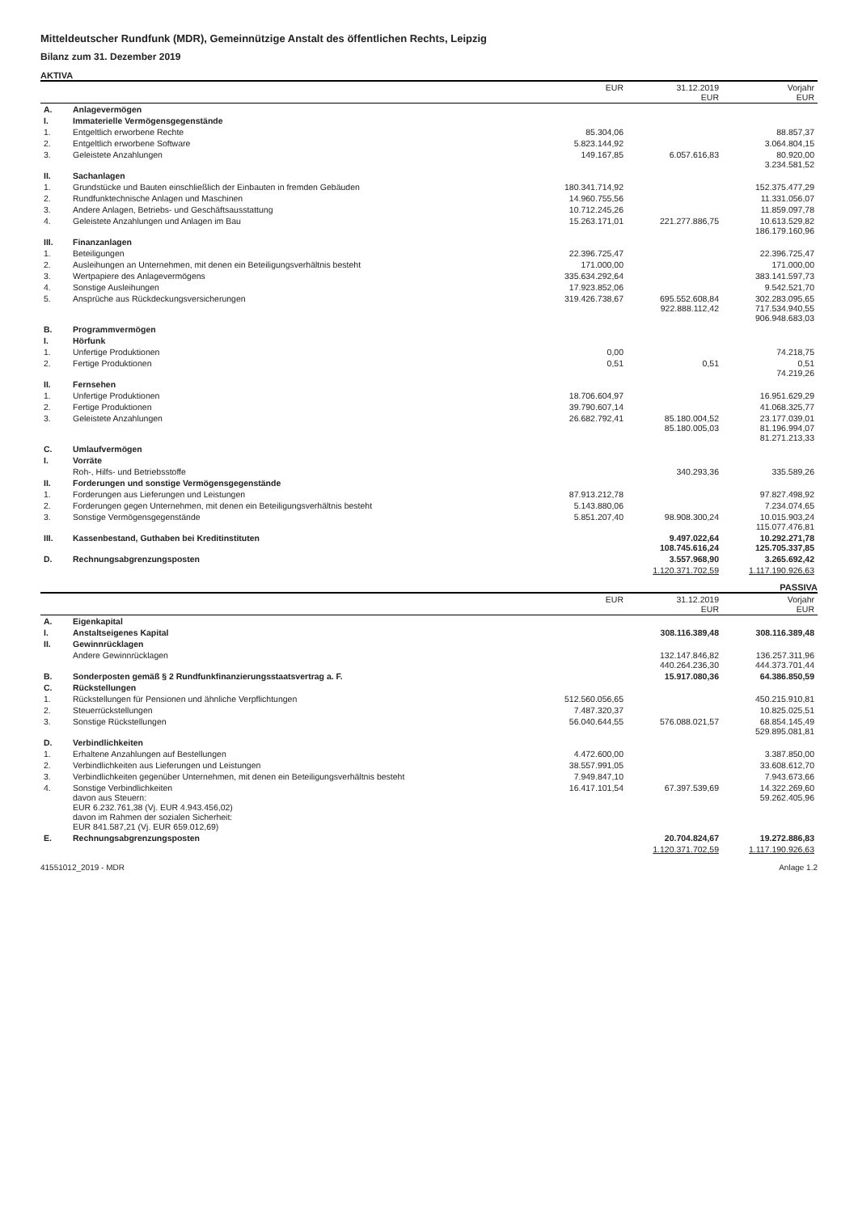Mitteldeutscher Rundfunk (MDR), Gemeinnützige Anstalt des öffentlichen Rechts, Leipzig
Bilanz zum 31. Dezember 2019
AKTIVA
| | | EUR | 31.12.2019 EUR | Vorjahr EUR |
| --- | --- | --- | --- | --- |
| A. | Anlagevermögen | | | |
| I. | Immaterielle Vermögensgegenstände | | | |
| 1. | Entgeltlich erworbene Rechte | 85.304,06 | | 88.857,37 |
| 2. | Entgeltlich erworbene Software | 5.823.144,92 | | 3.064.804,15 |
| 3. | Geleistete Anzahlungen | 149.167,85 | 6.057.616,83 | 80.920,00 3.234.581,52 |
| II. | Sachanlagen | | | |
| 1. | Grundstücke und Bauten einschließlich der Einbauten in fremden Gebäuden | 180.341.714,92 | | 152.375.477,29 |
| 2. | Rundfunktechnische Anlagen und Maschinen | 14.960.755,56 | | 11.331.056,07 |
| 3. | Andere Anlagen, Betriebs- und Geschäftsausstattung | 10.712.245,26 | | 11.859.097,78 |
| 4. | Geleistete Anzahlungen und Anlagen im Bau | 15.263.171,01 | 221.277.886,75 | 10.613.529,82 186.179.160,96 |
| III. | Finanzanlagen | | | |
| 1. | Beteiligungen | 22.396.725,47 | | 22.396.725,47 |
| 2. | Ausleihungen an Unternehmen, mit denen ein Beteiligungsverhältnis besteht | 171.000,00 | | 171.000,00 |
| 3. | Wertpapiere des Anlagevermögens | 335.634.292,64 | | 383.141.597,73 |
| 4. | Sonstige Ausleihungen | 17.923.852,06 | | 9.542.521,70 |
| 5. | Ansprüche aus Rückdeckungsversicherungen | 319.426.738,67 | 695.552.608,84 922.888.112,42 | 302.283.095,65 717.534.940,55 906.948.683,03 |
| B. | Programmvermögen | | | |
| I. | Hörfunk | | | |
| 1. | Unfertige Produktionen | 0,00 | | 74.218,75 |
| 2. | Fertige Produktionen | 0,51 | 0,51 | 0,51 74.219,26 |
| II. | Fernsehen | | | |
| 1. | Unfertige Produktionen | 18.706.604,97 | | 16.951.629,29 |
| 2. | Fertige Produktionen | 39.790.607,14 | | 41.068.325,77 |
| 3. | Geleistete Anzahlungen | 26.682.792,41 | 85.180.004,52 85.180.005,03 | 23.177.039,01 81.196.994,07 81.271.213,33 |
| C. | Umlaufvermögen | | | |
| I. | Vorräte | | | |
| | Roh-, Hilfs- und Betriebsstoffe | | 340.293,36 | 335.589,26 |
| II. | Forderungen und sonstige Vermögensgegenstände | | | |
| 1. | Forderungen aus Lieferungen und Leistungen | 87.913.212,78 | | 97.827.498,92 |
| 2. | Forderungen gegen Unternehmen, mit denen ein Beteiligungsverhältnis besteht | 5.143.880,06 | | 7.234.074,65 |
| 3. | Sonstige Vermögensgegenstände | 5.851.207,40 | 98.908.300,24 | 10.015.903,24 115.077.476,81 |
| III. | Kassenbestand, Guthaben bei Kreditinstituten | | 9.497.022,64 108.745.616,24 | 10.292.271,78 125.705.337,85 |
| D. | Rechnungsabgrenzungsposten | | 3.557.968,90 | 3.265.692,42 |
| | | | 1.120.371.702,59 | 1.117.190.926,63 |
PASSIVA
| | | EUR | 31.12.2019 EUR | Vorjahr EUR |
| --- | --- | --- | --- | --- |
| A. | Eigenkapital | | | |
| I. | Anstaltseigenes Kapital | | 308.116.389,48 | 308.116.389,48 |
| II. | Gewinnrücklagen | | | |
| | Andere Gewinnrücklagen | | 132.147.846,82 440.264.236,30 | 136.257.311,96 444.373.701,44 |
| B. | Sonderposten gemäß § 2 Rundfunkfinanzierungsstaatsvertrag a. F. | | 15.917.080,36 | 64.386.850,59 |
| C. | Rückstellungen | | | |
| 1. | Rückstellungen für Pensionen und ähnliche Verpflichtungen | 512.560.056,65 | | 450.215.910,81 |
| 2. | Steuerrückstellungen | 7.487.320,37 | | 10.825.025,51 |
| 3. | Sonstige Rückstellungen | 56.040.644,55 | 576.088.021,57 | 68.854.145,49 529.895.081,81 |
| D. | Verbindlichkeiten | | | |
| 1. | Erhaltene Anzahlungen auf Bestellungen | 4.472.600,00 | | 3.387.850,00 |
| 2. | Verbindlichkeiten aus Lieferungen und Leistungen | 38.557.991,05 | | 33.608.612,70 |
| 3. | Verbindlichkeiten gegenüber Unternehmen, mit denen ein Beteiligungsverhältnis besteht | 7.949.847,10 | | 7.943.673,66 |
| 4. | Sonstige Verbindlichkeiten davon aus Steuern: EUR 6.232.761,38 (Vj. EUR 4.943.456,02) davon im Rahmen der sozialen Sicherheit: EUR 841.587,21 (Vj. EUR 659.012,69) | 16.417.101,54 | 67.397.539,69 | 14.322.269,60 59.262.405,96 |
| E. | Rechnungsabgrenzungsposten | | 20.704.824,67 | 19.272.886,83 |
| | | | 1.120.371.702,59 | 1.117.190.926,63 |
41551012_2019 - MDR Anlage 1.2